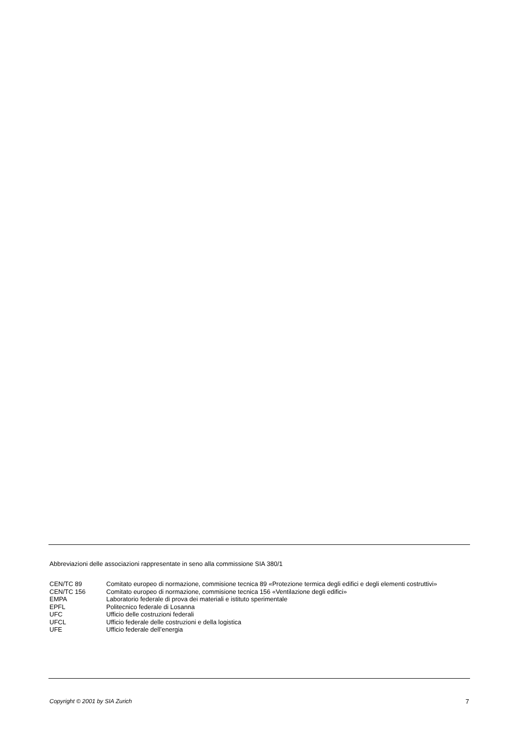Abbreviazioni delle associazioni rappresentate in seno alla commissione SIA 380/1
CEN/TC 89 Comitato europeo di normazione, commisione tecnica 89 «Protezione termica degli edifici e degli elementi costruttivi»
CEN/TC 156 Comitato europeo di normazione, commisione tecnica 156 «Ventilazione degli edifici»
EMPA Laboratorio federale di prova dei materiali e istituto sperimentale
EPFL Politecnico federale di Losanna
UFC Ufficio delle costruzioni federali
UFCL Ufficio federale delle costruzioni e della logistica
UFE Ufficio federale dell’energia
Copyright © 2001 by SIA Zurich 7